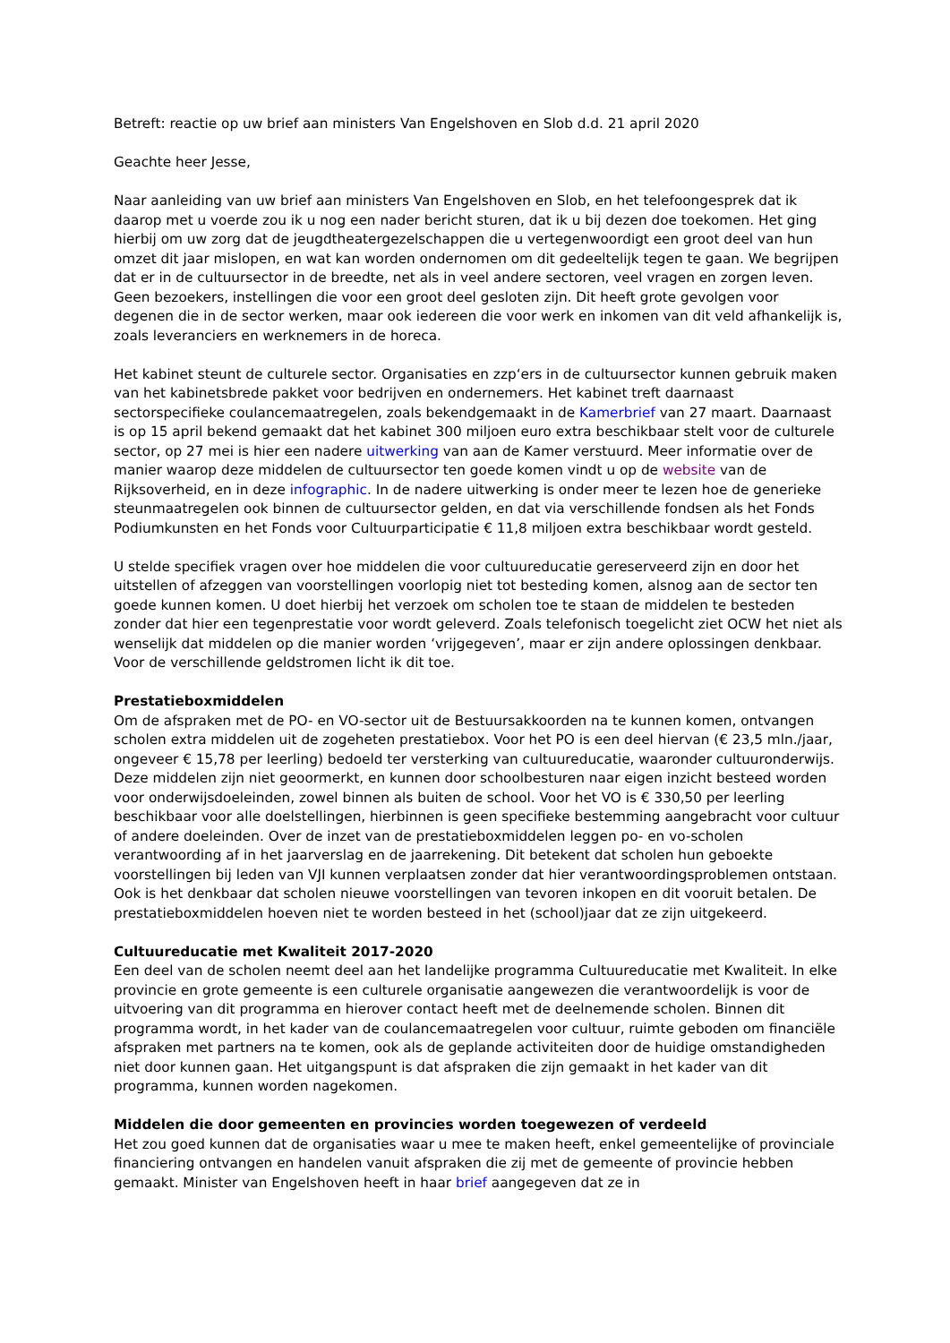Betreft: reactie op uw brief aan ministers Van Engelshoven en Slob d.d. 21 april 2020
Geachte heer Jesse,
Naar aanleiding van uw brief aan ministers Van Engelshoven en Slob, en het telefoongesprek dat ik daarop met u voerde zou ik u nog een nader bericht sturen, dat ik u bij dezen doe toekomen. Het ging hierbij om uw zorg dat de jeugdtheatergezelschappen die u vertegenwoordigt een groot deel van hun omzet dit jaar mislopen, en wat kan worden ondernomen om dit gedeeltelijk tegen te gaan. We begrijpen dat er in de cultuursector in de breedte, net als in veel andere sectoren, veel vragen en zorgen leven. Geen bezoekers, instellingen die voor een groot deel gesloten zijn. Dit heeft grote gevolgen voor degenen die in de sector werken, maar ook iedereen die voor werk en inkomen van dit veld afhankelijk is, zoals leveranciers en werknemers in de horeca.
Het kabinet steunt de culturele sector. Organisaties en zzp‘ers in de cultuursector kunnen gebruik maken van het kabinetsbrede pakket voor bedrijven en ondernemers. Het kabinet treft daarnaast sectorspecifieke coulancemaatregelen, zoals bekendgemaakt in de Kamerbrief van 27 maart. Daarnaast is op 15 april bekend gemaakt dat het kabinet 300 miljoen euro extra beschikbaar stelt voor de culturele sector, op 27 mei is hier een nadere uitwerking van aan de Kamer verstuurd. Meer informatie over de manier waarop deze middelen de cultuursector ten goede komen vindt u op de website van de Rijksoverheid, en in deze infographic. In de nadere uitwerking is onder meer te lezen hoe de generieke steunmaatregelen ook binnen de cultuursector gelden, en dat via verschillende fondsen als het Fonds Podiumkunsten en het Fonds voor Cultuurparticipatie € 11,8 miljoen extra beschikbaar wordt gesteld.
U stelde specifiek vragen over hoe middelen die voor cultuureducatie gereserveerd zijn en door het uitstellen of afzeggen van voorstellingen voorlopig niet tot besteding komen, alsnog aan de sector ten goede kunnen komen. U doet hierbij het verzoek om scholen toe te staan de middelen te besteden zonder dat hier een tegenprestatie voor wordt geleverd. Zoals telefonisch toegelicht ziet OCW het niet als wenselijk dat middelen op die manier worden ‘vrijgegeven’, maar er zijn andere oplossingen denkbaar. Voor de verschillende geldstromen licht ik dit toe.
Prestatieboxmiddelen
Om de afspraken met de PO- en VO-sector uit de Bestuursakkoorden na te kunnen komen, ontvangen scholen extra middelen uit de zogeheten prestatiebox. Voor het PO is een deel hiervan (€ 23,5 mln./jaar, ongeveer € 15,78 per leerling) bedoeld ter versterking van cultuureducatie, waaronder cultuuronderwijs. Deze middelen zijn niet geoormerkt, en kunnen door schoolbesturen naar eigen inzicht besteed worden voor onderwijsdoeleinden, zowel binnen als buiten de school. Voor het VO is € 330,50 per leerling beschikbaar voor alle doelstellingen, hierbinnen is geen specifieke bestemming aangebracht voor cultuur of andere doeleinden. Over de inzet van de prestatieboxmiddelen leggen po- en vo-scholen verantwoording af in het jaarverslag en de jaarrekening. Dit betekent dat scholen hun geboekte voorstellingen bij leden van VJI kunnen verplaatsen zonder dat hier verantwoordingsproblemen ontstaan. Ook is het denkbaar dat scholen nieuwe voorstellingen van tevoren inkopen en dit vooruit betalen. De prestatieboxmiddelen hoeven niet te worden besteed in het (school)jaar dat ze zijn uitgekeerd.
Cultuureducatie met Kwaliteit 2017-2020
Een deel van de scholen neemt deel aan het landelijke programma Cultuureducatie met Kwaliteit. In elke provincie en grote gemeente is een culturele organisatie aangewezen die verantwoordelijk is voor de uitvoering van dit programma en hierover contact heeft met de deelnemende scholen. Binnen dit programma wordt, in het kader van de coulancemaatregelen voor cultuur, ruimte geboden om financiële afspraken met partners na te komen, ook als de geplande activiteiten door de huidige omstandigheden niet door kunnen gaan. Het uitgangspunt is dat afspraken die zijn gemaakt in het kader van dit programma, kunnen worden nagekomen.
Middelen die door gemeenten en provincies worden toegewezen of verdeeld
Het zou goed kunnen dat de organisaties waar u mee te maken heeft, enkel gemeentelijke of provinciale financiering ontvangen en handelen vanuit afspraken die zij met de gemeente of provincie hebben gemaakt. Minister van Engelshoven heeft in haar brief aangegeven dat ze in